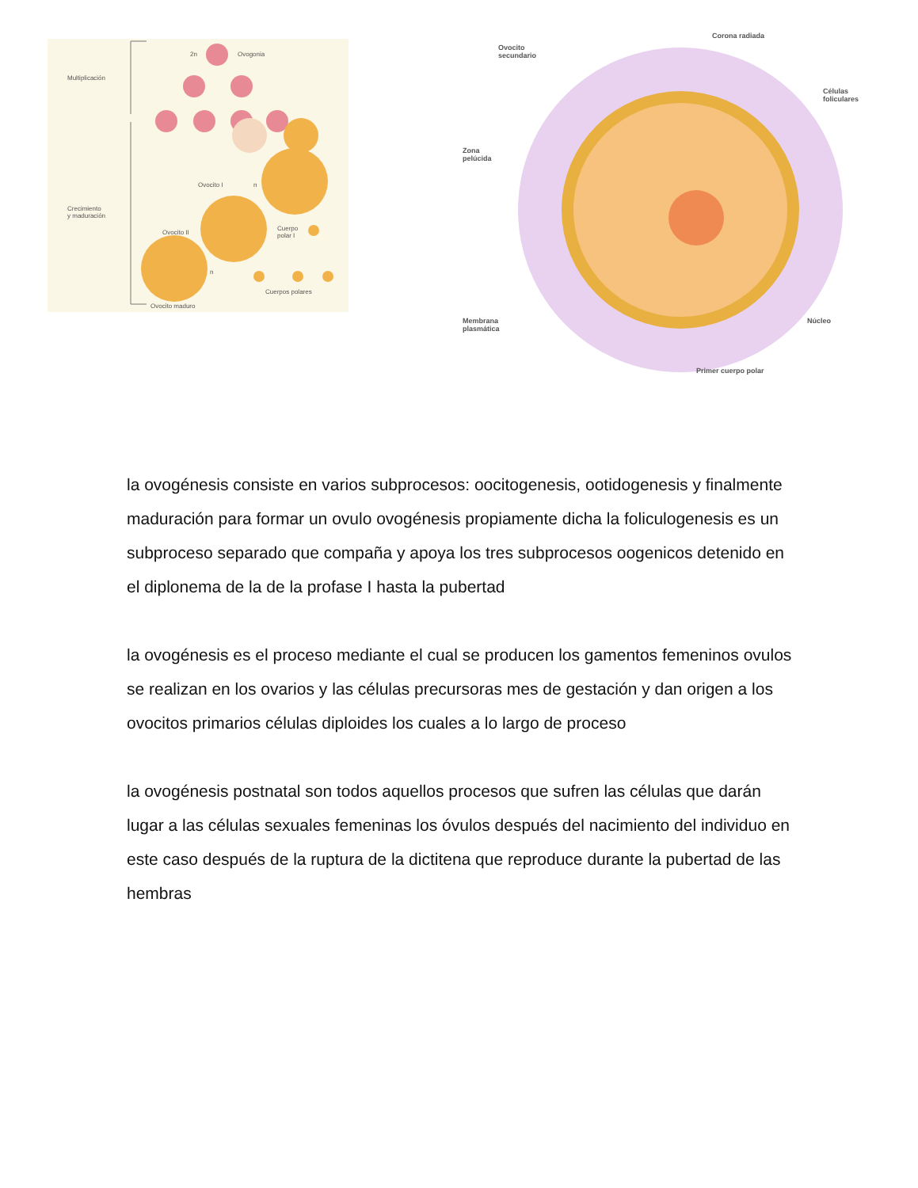2n Ovogonia
Multiplicación
Ovocito I n
Crecimiento
y maduración
Ovocito II
Cuerpo
polar I
n
Cuerpos polares
Ovocito maduro
Ovocito
secundario
Corona radiada
Células
foliculares
Zona
pelúcida
Membrana
plasmática
Núcleo
Primer cuerpo polar
la ovogénesis consiste en varios subprocesos: oocitogenesis, ootidogenesis y finalmente maduración para formar un ovulo ovogénesis propiamente dicha la foliculogenesis es un subproceso separado que compaña y apoya los tres subprocesos oogenicos detenido en el diplonema de la de la profase I hasta la pubertad
la ovogénesis es el proceso mediante el cual se producen los gamentos femeninos ovulos se realizan en los ovarios y las células precursoras mes de gestación y dan origen a los ovocitos primarios células diploides los cuales a lo largo de proceso
la ovogénesis postnatal son todos aquellos procesos que sufren las células que darán lugar a las células sexuales femeninas los óvulos después del nacimiento del individuo en este caso después de la ruptura de la dictitena que reproduce durante la pubertad de las hembras